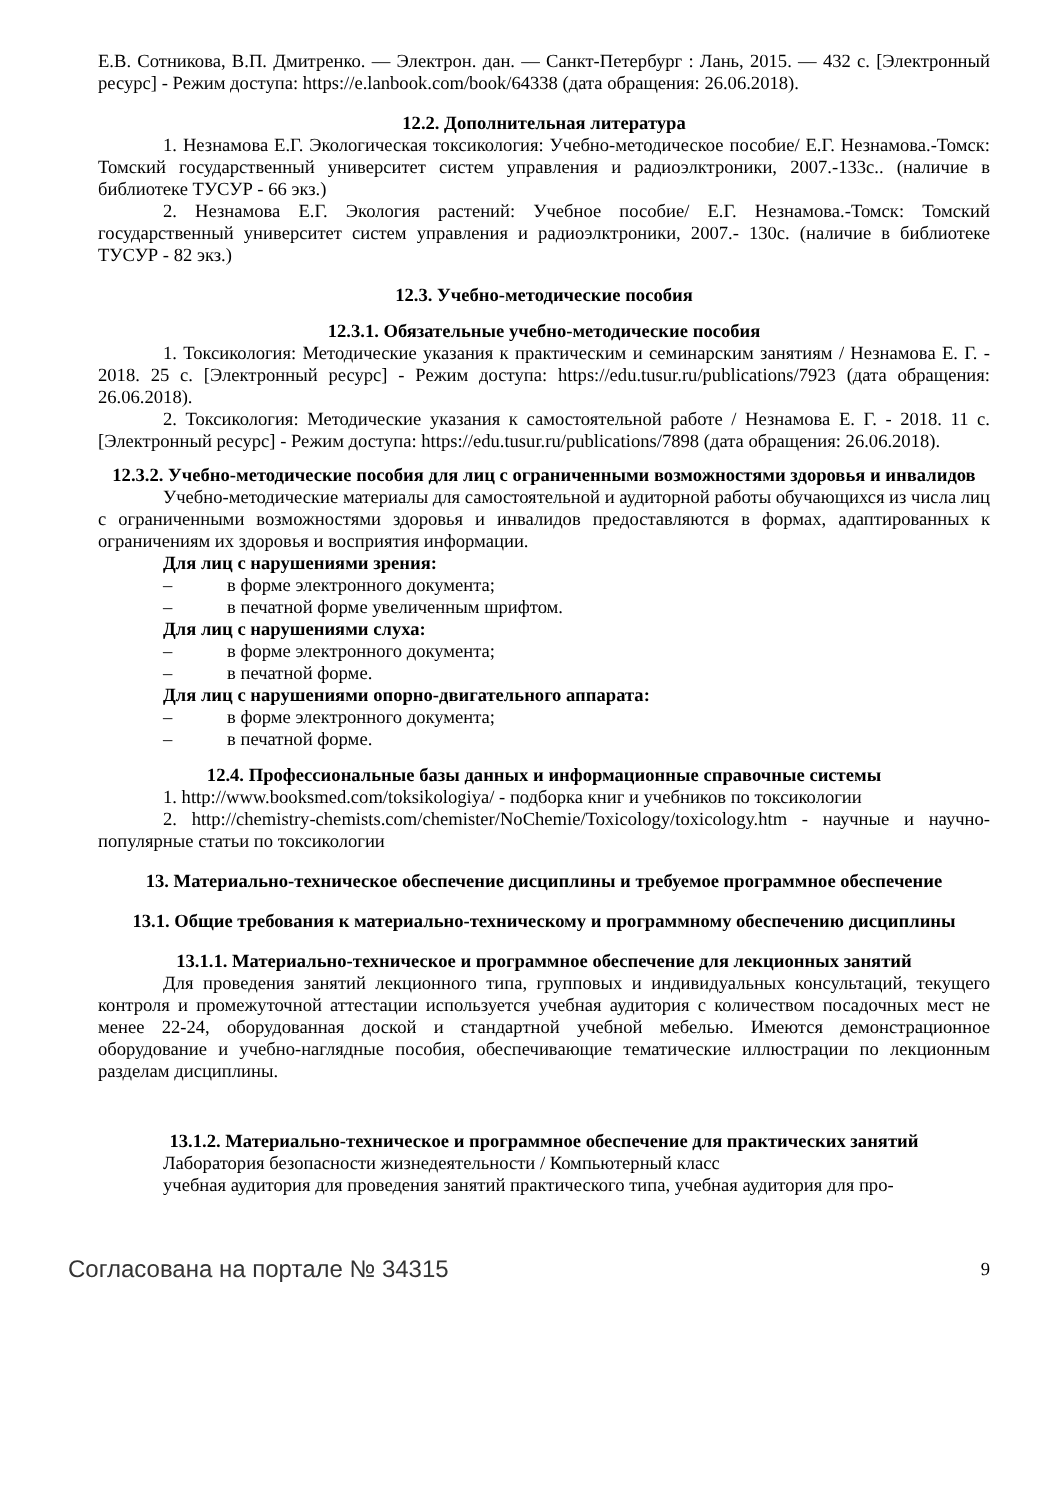Е.В. Сотникова, В.П. Дмитренко. — Электрон. дан. — Санкт-Петербург : Лань, 2015. — 432 с. [Электронный ресурс] - Режим доступа: https://e.lanbook.com/book/64338 (дата обращения: 26.06.2018).
12.2. Дополнительная литература
1. Незнамова Е.Г. Экологическая токсикология: Учебно-методическое пособие/ Е.Г. Незнамова.-Томск: Томский государственный университет систем управления и радиоэлктроники, 2007.-133с.. (наличие в библиотеке ТУСУР - 66 экз.)
2. Незнамова Е.Г. Экология растений: Учебное пособие/ Е.Г. Незнамова.-Томск: Томский государственный университет систем управления и радиоэлктроники, 2007.- 130с. (наличие в библиотеке ТУСУР - 82 экз.)
12.3. Учебно-методические пособия
12.3.1. Обязательные учебно-методические пособия
1. Токсикология: Методические указания к практическим и семинарским занятиям / Незнамова Е. Г. - 2018. 25 с. [Электронный ресурс] - Режим доступа: https://edu.tusur.ru/publications/7923 (дата обращения: 26.06.2018).
2. Токсикология: Методические указания к самостоятельной работе / Незнамова Е. Г. - 2018. 11 с. [Электронный ресурс] - Режим доступа: https://edu.tusur.ru/publications/7898 (дата обращения: 26.06.2018).
12.3.2. Учебно-методические пособия для лиц с ограниченными возможностями здоровья и инвалидов
Учебно-методические материалы для самостоятельной и аудиторной работы обучающихся из числа лиц с ограниченными возможностями здоровья и инвалидов предоставляются в формах, адаптированных к ограничениям их здоровья и восприятия информации.
Для лиц с нарушениями зрения:
– в форме электронного документа;
– в печатной форме увеличенным шрифтом.
Для лиц с нарушениями слуха:
– в форме электронного документа;
– в печатной форме.
Для лиц с нарушениями опорно-двигательного аппарата:
– в форме электронного документа;
– в печатной форме.
12.4. Профессиональные базы данных и информационные справочные системы
1. http://www.booksmed.com/toksikologiya/ - подборка книг и учебников по токсикологии
2. http://chemistry-chemists.com/chemister/NoChemie/Toxicology/toxicology.htm - научные и научно-популярные статьи по токсикологии
13. Материально-техническое обеспечение дисциплины и требуемое программное обеспечение
13.1. Общие требования к материально-техническому и программному обеспечению дисциплины
13.1.1. Материально-техническое и программное обеспечение для лекционных занятий
Для проведения занятий лекционного типа, групповых и индивидуальных консультаций, текущего контроля и промежуточной аттестации используется учебная аудитория с количеством посадочных мест не менее 22-24, оборудованная доской и стандартной учебной мебелью. Имеются демонстрационное оборудование и учебно-наглядные пособия, обеспечивающие тематические иллюстрации по лекционным разделам дисциплины.
13.1.2. Материально-техническое и программное обеспечение для практических занятий
Лаборатория безопасности жизнедеятельности / Компьютерный класс
учебная аудитория для проведения занятий практического типа, учебная аудитория для про-
Согласована на портале № 34315 9